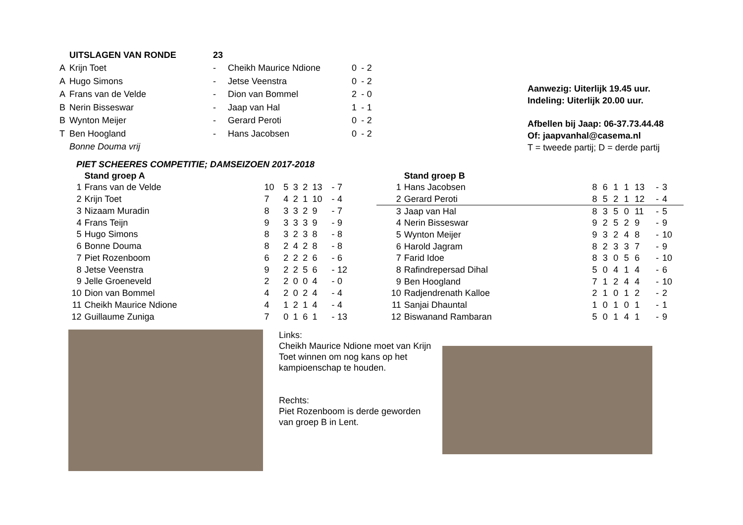| | UITSLAGEN VAN RONDE | 23 | | | | |
| A | Krijn Toet | - | Cheikh Maurice Ndione | 0 | - | 2 |
| A | Hugo Simons | - | Jetse Veenstra | 0 | - | 2 |
| A | Frans van de Velde | - | Dion van Bommel | 2 | - | 0 |
| B | Nerin Bisseswar | - | Jaap van Hal | 1 | - | 1 |
| B | Wynton Meijer | - | Gerard Peroti | 0 | - | 2 |
| T | Ben Hoogland | - | Hans Jacobsen | 0 | - | 2 |
| | Bonne Douma vrij | | | | | |
Aanwezig: Uiterlijk 19.45 uur.
Indeling: Uiterlijk 20.00 uur.
Afbellen bij Jaap: 06-37.73.44.48
Of: jaapvanhal@casema.nl
T = tweede partij; D = derde partij
PIET SCHEERES COMPETITIE; DAMSEIZOEN 2017-2018
| | Stand groep A | | | | | | | |
| 1 | Frans van de Velde | 10 | 5 | 3 | 2 | 13 | - | 7 |
| 2 | Krijn Toet | 7 | 4 | 2 | 1 | 10 | - | 4 |
| 3 | Nizaam Muradin | 8 | 3 | 3 | 2 | 9 | - | 7 |
| 4 | Frans Teijn | 9 | 3 | 3 | 3 | 9 | - | 9 |
| 5 | Hugo Simons | 8 | 3 | 2 | 3 | 8 | - | 8 |
| 6 | Bonne Douma | 8 | 2 | 4 | 2 | 8 | - | 8 |
| 7 | Piet Rozenboom | 6 | 2 | 2 | 2 | 6 | - | 6 |
| 8 | Jetse Veenstra | 9 | 2 | 2 | 5 | 6 | - | 12 |
| 9 | Jelle Groeneveld | 2 | 2 | 0 | 0 | 4 | - | 0 |
| 10 | Dion van Bommel | 4 | 2 | 0 | 2 | 4 | - | 4 |
| 11 | Cheikh Maurice Ndione | 4 | 1 | 2 | 1 | 4 | - | 4 |
| 12 | Guillaume Zuniga | 7 | 0 | 1 | 6 | 1 | - | 13 |
| | Stand groep B | | | | | | | |
| 1 | Hans Jacobsen | 8 | 6 | 1 | 1 | 13 | - | 3 |
| 2 | Gerard Peroti | 8 | 5 | 2 | 1 | 12 | - | 4 |
| 3 | Jaap van Hal | 8 | 3 | 5 | 0 | 11 | - | 5 |
| 4 | Nerin Bisseswar | 9 | 2 | 5 | 2 | 9 | - | 9 |
| 5 | Wynton Meijer | 9 | 3 | 2 | 4 | 8 | - | 10 |
| 6 | Harold Jagram | 8 | 2 | 3 | 3 | 7 | - | 9 |
| 7 | Farid Idoe | 8 | 3 | 0 | 5 | 6 | - | 10 |
| 8 | Rafindrepersad Dihal | 5 | 0 | 4 | 1 | 4 | - | 6 |
| 9 | Ben Hoogland | 7 | 1 | 2 | 4 | 4 | - | 10 |
| 10 | Radjendrenath Kalloe | 2 | 1 | 0 | 1 | 2 | - | 2 |
| 11 | Sanjai Dhauntal | 1 | 0 | 1 | 0 | 1 | - | 1 |
| 12 | Biswanand Rambaran | 5 | 0 | 1 | 4 | 1 | - | 9 |
Links:
Cheikh Maurice Ndione moet van Krijn Toet winnen om nog kans op het kampioenschap te houden.
Rechts:
Piet Rozenboom is derde geworden van groep B in Lent.